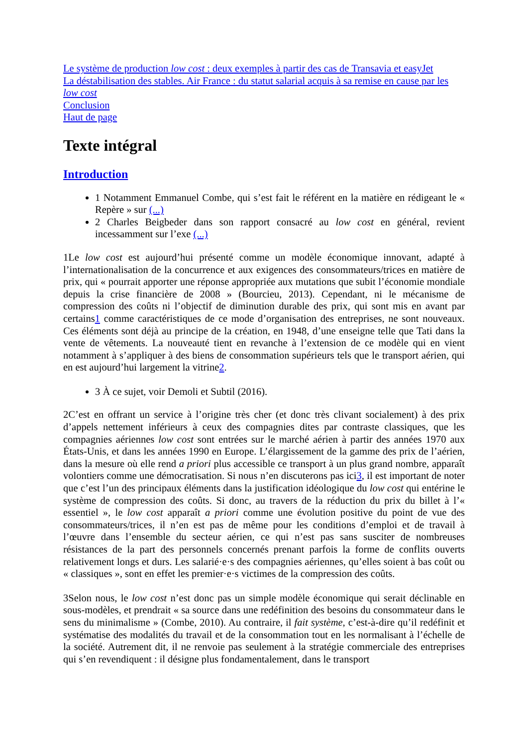Le système de production low cost : deux exemples à partir des cas de Transavia et easyJet
La déstabilisation des stables. Air France : du statut salarial acquis à sa remise en cause par les low cost
Conclusion
Haut de page
Texte intégral
Introduction
1 Notamment Emmanuel Combe, qui s’est fait le référent en la matière en rédigeant le « Repère » sur (...)
2 Charles Beigbeder dans son rapport consacré au low cost en général, revient incessamment sur l’exe (...)
1Le low cost est aujourd’hui présenté comme un modèle économique innovant, adapté à l’internationalisation de la concurrence et aux exigences des consommateurs/trices en matière de prix, qui « pourrait apporter une réponse appropriée aux mutations que subit l’économie mondiale depuis la crise financière de 2008 » (Bourcieu, 2013). Cependant, ni le mécanisme de compression des coûts ni l’objectif de diminution durable des prix, qui sont mis en avant par certains1 comme caractéristiques de ce mode d’organisation des entreprises, ne sont nouveaux. Ces éléments sont déjà au principe de la création, en 1948, d’une enseigne telle que Tati dans la vente de vêtements. La nouveauté tient en revanche à l’extension de ce modèle qui en vient notamment à s’appliquer à des biens de consommation supérieurs tels que le transport aérien, qui en est aujourd’hui largement la vitrine2.
3 À ce sujet, voir Demoli et Subtil (2016).
2C’est en offrant un service à l’origine très cher (et donc très clivant socialement) à des prix d’appels nettement inférieurs à ceux des compagnies dites par contraste classiques, que les compagnies aériennes low cost sont entrées sur le marché aérien à partir des années 1970 aux États-Unis, et dans les années 1990 en Europe. L’élargissement de la gamme des prix de l’aérien, dans la mesure où elle rend a priori plus accessible ce transport à un plus grand nombre, apparaît volontiers comme une démocratisation. Si nous n’en discuterons pas ici3, il est important de noter que c’est l’un des principaux éléments dans la justification idéologique du low cost qui entérine le système de compression des coûts. Si donc, au travers de la réduction du prix du billet à l’« essentiel », le low cost apparaît a priori comme une évolution positive du point de vue des consommateurs/trices, il n’en est pas de même pour les conditions d’emploi et de travail à l’œuvre dans l’ensemble du secteur aérien, ce qui n’est pas sans susciter de nombreuses résistances de la part des personnels concernés prenant parfois la forme de conflits ouverts relativement longs et durs. Les salarié·e·s des compagnies aériennes, qu’elles soient à bas coût ou « classiques », sont en effet les premier·e·s victimes de la compression des coûts.
3Selon nous, le low cost n’est donc pas un simple modèle économique qui serait déclinable en sous-modèles, et prendrait « sa source dans une redéfinition des besoins du consommateur dans le sens du minimalisme » (Combe, 2010). Au contraire, il fait système, c’est-à-dire qu’il redéfinit et systématise des modalités du travail et de la consommation tout en les normalisant à l’échelle de la société. Autrement dit, il ne renvoie pas seulement à la stratégie commerciale des entreprises qui s’en revendiquent : il désigne plus fondamentalement, dans le transport